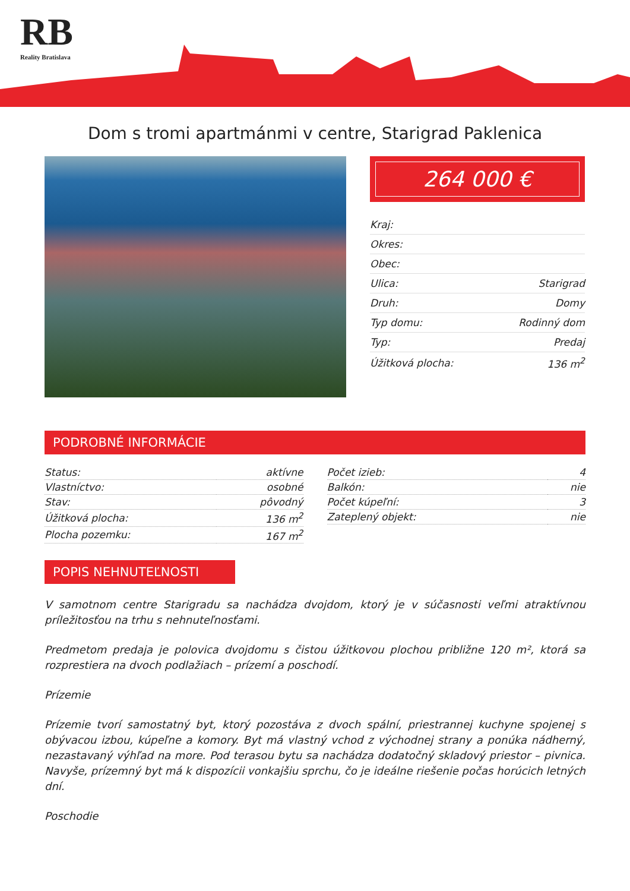RB
Reality Bratislava
Dom s tromi apartmánmi v centre, Starigrad Paklenica
264 000 €
| Kraj: | |
| Okres: | |
| Obec: | |
| Ulica: | Starigrad |
| Druh: | Domy |
| Typ domu: | Rodinný dom |
| Typ: | Predaj |
| Úžitková plocha: | 136 m<sup>2</sup> |
PODROBNÉ INFORMÁCIE
| Status: | aktívne |
| Vlastníctvo: | osobné |
| Stav: | pôvodný |
| Úžitková plocha: | 136 m<sup>2</sup> |
| Plocha pozemku: | 167 m<sup>2</sup> |
| Počet izieb: | 4 |
| Balkón: | nie |
| Počet kúpeľní: | 3 |
| Zateplený objekt: | nie |
POPIS NEHNUTEĽNOSTI
V samotnom centre Starigradu sa nachádza dvojdom, ktorý je v súčasnosti veľmi atraktívnou príležitosťou na trhu s nehnuteľnosťami.
Predmetom predaja je polovica dvojdomu s čistou úžitkovou plochou približne 120 m², ktorá sa rozprestiera na dvoch podlažiach – prízemí a poschodí.
Prízemie
Prízemie tvorí samostatný byt, ktorý pozostáva z dvoch spální, priestrannej kuchyne spojenej s obývacou izbou, kúpeľne a komory. Byt má vlastný vchod z východnej strany a ponúka nádherný, nezastavaný výhľad na more. Pod terasou bytu sa nachádza dodatočný skladový priestor – pivnica. Navyše, prízemný byt má k dispozícii vonkajšiu sprchu, čo je ideálne riešenie počas horúcich letných dní.
Poschodie